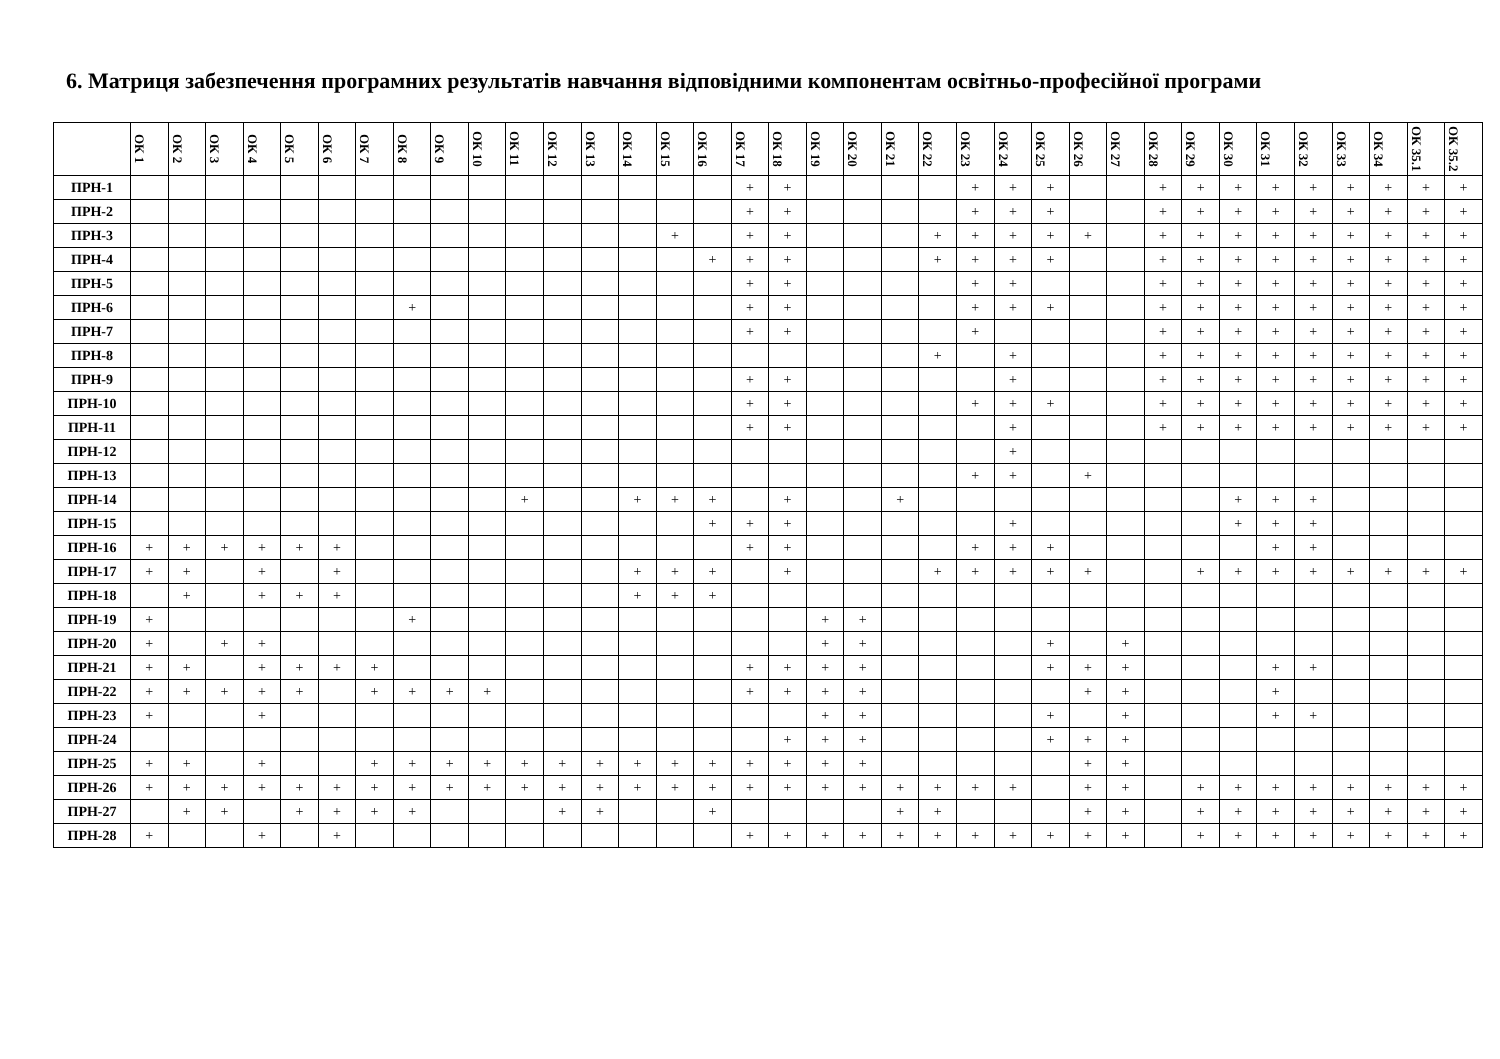6. Матриця забезпечення програмних результатів навчання відповідними компонентам освітньо-професійної програми
| | ОК 1 | ОК 2 | ОК 3 | ОК 4 | ОК 5 | ОК 6 | ОК 7 | ОК 8 | ОК 9 | ОК 10 | ОК 11 | ОК 12 | ОК 13 | ОК 14 | ОК 15 | ОК 16 | ОК 17 | ОК 18 | ОК 19 | ОК 20 | ОК 21 | ОК 22 | ОК 23 | ОК 24 | ОК 25 | ОК 26 | ОК 27 | ОК 28 | ОК 29 | ОК 30 | ОК 31 | ОК 32 | ОК 33 | ОК 34 | ОК 35.1 | ОК 35.2 |
| --- | --- | --- | --- | --- | --- | --- | --- | --- | --- | --- | --- | --- | --- | --- | --- | --- | --- | --- | --- | --- | --- | --- | --- | --- | --- | --- | --- | --- | --- | --- | --- | --- | --- | --- | --- | --- |
| ПРН-1 | | | | | | | | | | | | | | | | | + | + | | | | | + | + | + | | | + | + | + | + | + | + | + | + | + |
| ПРН-2 | | | | | | | | | | | | | | | | | + | + | | | | | + | + | + | | | + | + | + | + | + | + | + | + | + |
| ПРН-3 | | | | | | | | | | | | | | | + | | + | + | | | | + | + | + | + | + | | + | + | + | + | + | + | + | + | + |
| ПРН-4 | | | | | | | | | | | | | | | | + | + | + | | | | + | + | + | + | | | + | + | + | + | + | + | + | + | + |
| ПРН-5 | | | | | | | | | | | | | | | | | + | + | | | | | + | + | | | | + | + | + | + | + | + | + | + | + |
| ПРН-6 | | | | | | | | + | | | | | | | | | + | + | | | | | + | + | + | | | + | + | + | + | + | + | + | + | + |
| ПРН-7 | | | | | | | | | | | | | | | | | + | + | | | | | + | | | | | + | + | + | + | + | + | + | + | + |
| ПРН-8 | | | | | | | | | | | | | | | | | | | | | | + | | + | | | | + | + | + | + | + | + | + | + | + |
| ПРН-9 | | | | | | | | | | | | | | | | | + | + | | | | | | + | | | | + | + | + | + | + | + | + | + | + |
| ПРН-10 | | | | | | | | | | | | | | | | | + | + | | | | | + | + | + | | | + | + | + | + | + | + | + | + | + |
| ПРН-11 | | | | | | | | | | | | | | | | | + | + | | | | | | + | | | | + | + | + | + | + | + | + | + | + |
| ПРН-12 | | | | | | | | | | | | | | | | | | | | | | | | + | | | | | | | | | | | | |
| ПРН-13 | | | | | | | | | | | | | | | | | | | | | | | + | + | | + | | | | | | | | | | |
| ПРН-14 | | | | | | | | | | | + | | | + | + | + | | + | | | + | | | | | | | | | + | + | + | | | | |
| ПРН-15 | | | | | | | | | | | | | | | | + | + | + | | | | | | + | | | | | | + | + | + | | | | |
| ПРН-16 | + | + | + | + | + | + | | | | | | | | | | | + | + | | | | | + | + | + | | | | | | + | + | | | | |
| ПРН-17 | + | + | | + | | + | | | | | | | | + | + | + | | + | | | | + | + | + | + | + | | | + | + | + | + | + | + | + | + |
| ПРН-18 | | + | | + | + | + | | | | | | | | + | + | + | | | | | | | | | | | | | | | | | | | | |
| ПРН-19 | + | | | | | | | + | | | | | | | | | | | + | + | | | | | | | | | | | | | | | | |
| ПРН-20 | + | | + | + | | | | | | | | | | | | | | | + | + | | | | | + | | + | | | | | | | | | |
| ПРН-21 | + | + | | + | + | + | + | | | | | | | | | | + | + | + | + | | | | | + | + | + | | | | + | + | | | | |
| ПРН-22 | + | + | + | + | + | | + | + | + | + | | | | | | | + | + | + | + | | | | | | + | + | | | | + | | | | | |
| ПРН-23 | + | | | + | | | | | | | | | | | | | | | + | + | | | | | + | | + | | | | + | + | | | | |
| ПРН-24 | | | | | | | | | | | | | | | | | | + | + | + | | | | | + | + | + | | | | | | | | | |
| ПРН-25 | + | + | | + | | | + | + | + | + | + | + | + | + | + | + | + | + | + | + | | | | | | + | + | | | | | | | | | |
| ПРН-26 | + | + | + | + | + | + | + | + | + | + | + | + | + | + | + | + | + | + | + | + | + | + | + | + | | + | + | | + | + | + | + | + | + | + | + |
| ПРН-27 | | + | + | | + | + | + | + | | | | + | + | | | + | | | | | + | + | | | | + | + | | + | + | + | + | + | + | + | + |
| ПРН-28 | + | | | + | | + | | | | | | | | | | | + | + | + | + | + | + | + | + | + | + | + | | + | + | + | + | + | + | + | + |